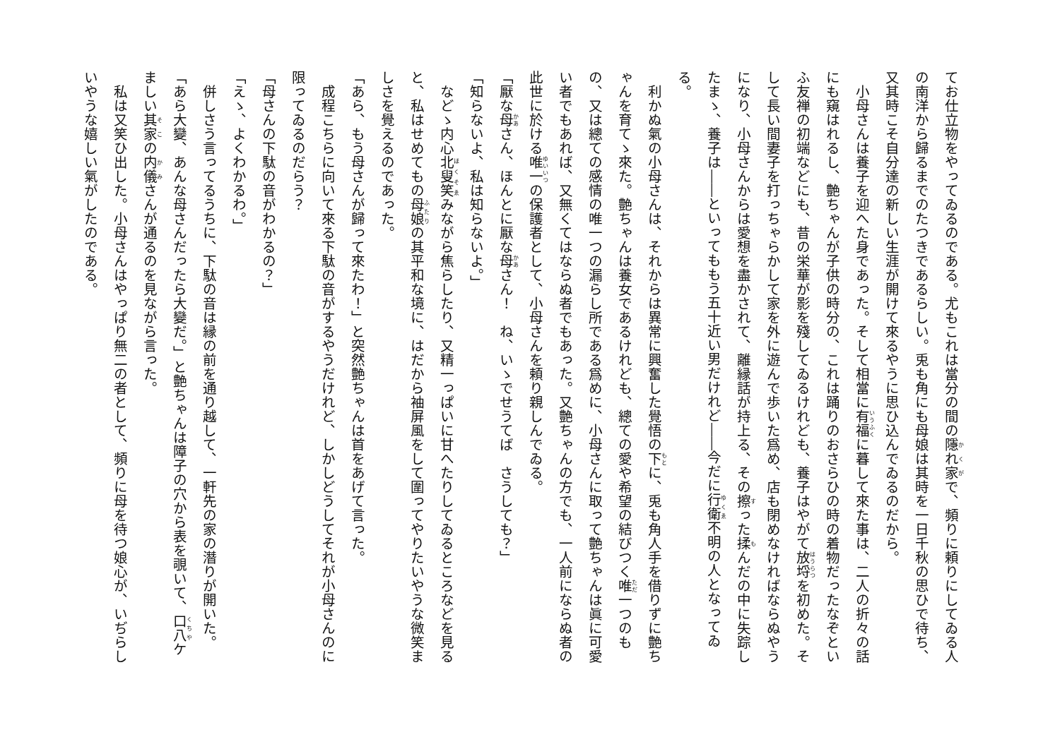てお仕立物をやってゐるのである。尤もこれは當分の間の隱れ家で、頻りに頼りにしてゐる人の南洋から歸るまでのたつきであるらしい。兎も角にも母娘は其時を一日千秋の思ひで待ち、又其時こそ自分達の新しい生涯が開けて來るやうに思ひ込んでゐるのだから。
　小母さんは養子を迎へた身であった。そして相當に有福に暮して來た事は、二人の折々の話にも窺はれるし、艶ちゃんが子供の時分の、これは踊りのおさらひの時の着物だったなぞといふ友禅の初端などにも、昔の栄華が影を殘してゐるけれども、養子はやがて放埒を初めた。そして長い間妻子を打っちゃらかして家を外に遊んで歩いた爲め、店も閉めなければならぬやうになり、小母さんからは愛想を盡かされて、離縁話が持上る、その擦った揉んだの中に失踪したまゝ、養子は――といってももう五十近い男だけれど――今だに行衛不明の人となってゐる。
　利かぬ氣の小母さんは、それからは異常に興奮した覺悟の下に、兎も角人手を借りずに艶ちゃんを育てゝ來た。艶ちゃんは養女であるけれども、總ての愛や希望の結びつく唯一つのもの、又は總ての感情の唯一つの漏らし所である爲めに、小母さんに取って艶ちゃんは眞に可愛い者でもあれば、又無くてはならぬ者でもあった。又艶ちゃんの方でも、一人前にならぬ者の此世に於ける唯一の保護者として、小母さんを頼り親しんでゐる。
「厭な母さん、ほんとに厭な母さん！　ね、いゝでせうてば　さうしても？」
「知らないよ、私は知らないよ。」
　などゝ内心北叟笑みながら焦らしたり、又精一っぱいに甘へたりしてゐるところなどを見ると、私はせめてもの母娘の其平和な境に、はだから袖屏風をして圍ってやりたいやうな微笑ましさを覺えるのであった。
「あら、もう母さんが歸って來たわ！」と突然艶ちゃんは首をあげて言った。
　成程こちらに向いて來る下駄の音がするやうだけれど、しかしどうしてそれが小母さんのに限ってゐるのだらう？
「母さんの下駄の音がわかるの？」
「えゝ、よくわかるわ。」
　併しさう言ってるうちに、下駄の音は縁の前を通り越して、一軒先の家の潛りが開いた。
「あら大變、あんな母さんだったら大變だ。」と艶ちゃんは障子の穴から表を覗いて、口八ケましい其家の内儀さんが通るのを見ながら言った。
　私は又笑ひ出した。小母さんはやっぱり無二の者として、頻りに母を待つ娘心が、いぢらしいやうな嬉しい氣がしたのである。